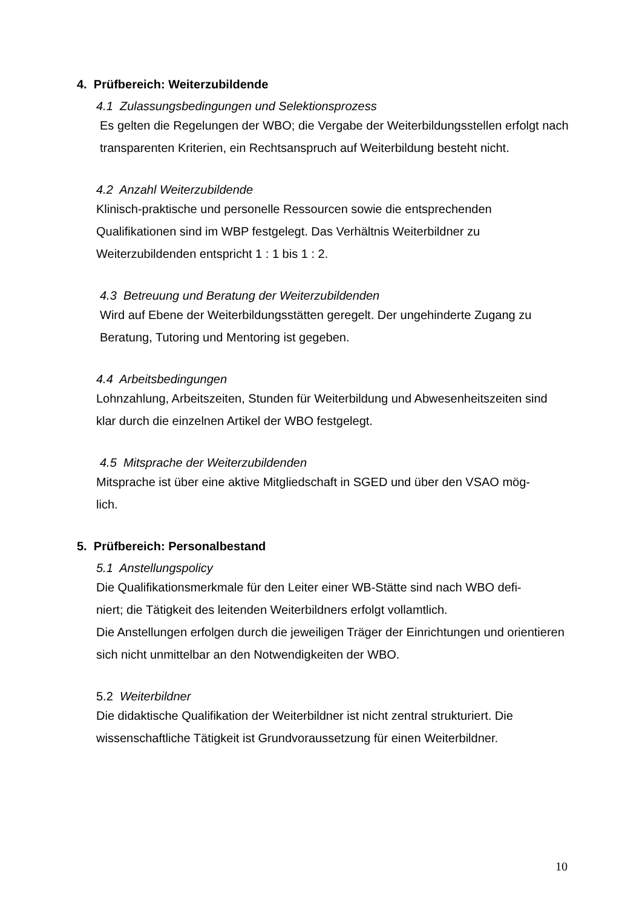4. Prüfbereich: Weiterzubildende
4.1 Zulassungsbedingungen und Selektionsprozess
Es gelten die Regelungen der WBO; die Vergabe der Weiterbildungsstellen erfolgt nach transparenten Kriterien, ein Rechtsanspruch auf Weiterbildung besteht nicht.
4.2 Anzahl Weiterzubildende
Klinisch-praktische und personelle Ressourcen sowie die entsprechenden Qualifikationen sind im WBP festgelegt. Das Verhältnis Weiterbildner zu Weiterzubildenden entspricht 1 : 1 bis 1 : 2.
4.3 Betreuung und Beratung der Weiterzubildenden
Wird auf Ebene der Weiterbildungsstätten geregelt. Der ungehinderte Zugang zu Beratung, Tutoring und Mentoring ist gegeben.
4.4 Arbeitsbedingungen
Lohnzahlung, Arbeitszeiten, Stunden für Weiterbildung und Abwesenheitszeiten sind klar durch die einzelnen Artikel der WBO festgelegt.
4.5 Mitsprache der Weiterzubildenden
Mitsprache ist über eine aktive Mitgliedschaft in SGED und über den VSAO mög-
lich.
5. Prüfbereich: Personalbestand
5.1 Anstellungspolicy
Die Qualifikationsmerkmale für den Leiter einer WB-Stätte sind nach WBO defi-
niert; die Tätigkeit des leitenden Weiterbildners erfolgt vollamtlich.
Die Anstellungen erfolgen durch die jeweiligen Träger der Einrichtungen und orientieren sich nicht unmittelbar an den Notwendigkeiten der WBO.
5.2 Weiterbildner
Die didaktische Qualifikation der Weiterbildner ist nicht zentral strukturiert. Die wissenschaftliche Tätigkeit ist Grundvoraussetzung für einen Weiterbildner.
10